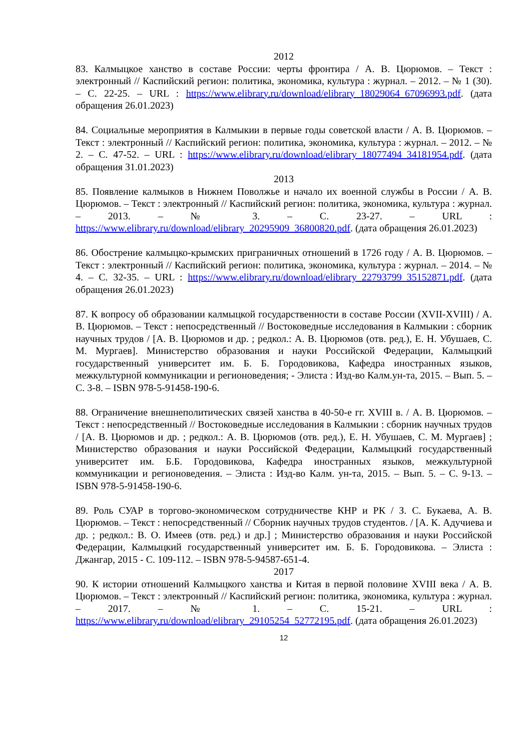2012
83. Калмыцкое ханство в составе России: черты фронтира / А. В. Цюрюмов. – Текст : электронный // Каспийский регион: политика, экономика, культура : журнал. – 2012. – № 1 (30). – С. 22-25. – URL : https://www.elibrary.ru/download/elibrary_18029064_67096993.pdf. (дата обращения 26.01.2023)
84. Социальные мероприятия в Калмыкии в первые годы советской власти / А. В. Цюрюмов. – Текст : электронный // Каспийский регион: политика, экономика, культура : журнал. – 2012. – № 2. – С. 47-52. – URL : https://www.elibrary.ru/download/elibrary_18077494_34181954.pdf. (дата обращения 31.01.2023)
2013
85. Появление калмыков в Нижнем Поволжье и начало их военной службы в России / А. В. Цюрюмов. – Текст : электронный // Каспийский регион: политика, экономика, культура : журнал. – 2013. – № 3. – С. 23-27. – URL : https://www.elibrary.ru/download/elibrary_20295909_36800820.pdf. (дата обращения 26.01.2023)
86. Обострение калмыцко-крымских приграничных отношений в 1726 году / А. В. Цюрюмов. – Текст : электронный // Каспийский регион: политика, экономика, культура : журнал. – 2014. – № 4. – С. 32-35. – URL : https://www.elibrary.ru/download/elibrary_22793799_35152871.pdf. (дата обращения 26.01.2023)
87. К вопросу об образовании калмыцкой государственности в составе России (XVII-XVIII) / А. В. Цюрюмов. – Текст : непосредственный // Востоковедные исследования в Калмыкии : сборник научных трудов / [А. В. Цюрюмов и др. ; редкол.: А. В. Цюрюмов (отв. ред.), Е. Н. Убушаев, С. М. Мургаев]. Министерство образования и науки Российской Федерации, Калмыцкий государственный университет им. Б. Б. Городовикова, Кафедра иностранных языков, межкультурной коммуникации и регионоведения; - Элиста : Изд-во Калм.ун-та, 2015. – Вып. 5. – С. 3-8. – ISBN 978-5-91458-190-6.
88. Ограничение внешнеполитических связей ханства в 40-50-е гг. XVIII в. / А. В. Цюрюмов. – Текст : непосредственный // Востоковедные исследования в Калмыкии : сборник научных трудов / [А. В. Цюрюмов и др. ; редкол.: А. В. Цюрюмов (отв. ред.), Е. Н. Убушаев, С. М. Мургаев] ; Министерство образования и науки Российской Федерации, Калмыцкий государственный университет им. Б.Б. Городовикова, Кафедра иностранных языков, межкультурной коммуникации и регионоведения. – Элиста : Изд-во Калм. ун-та, 2015. – Вып. 5. – С. 9-13. – ISBN 978-5-91458-190-6.
89. Роль СУАР в торгово-экономическом сотрудничестве КНР и РК / З. С. Букаева, А. В. Цюрюмов. – Текст : непосредственный // Сборник научных трудов студентов. / [А. К. Адучиева и др. ; редкол.: В. О. Имеев (отв. ред.) и др.] ; Министерство образования и науки Российской Федерации, Калмыцкий государственный университет им. Б. Б. Городовикова. – Элиста : Джангар, 2015 - С. 109-112. – ISBN 978-5-94587-651-4.
2017
90. К истории отношений Калмыцкого ханства и Китая в первой половине XVIII века / А. В. Цюрюмов. – Текст : электронный // Каспийский регион: политика, экономика, культура : журнал. – 2017. – № 1. – С. 15-21. – URL : https://www.elibrary.ru/download/elibrary_29105254_52772195.pdf. (дата обращения 26.01.2023)
12